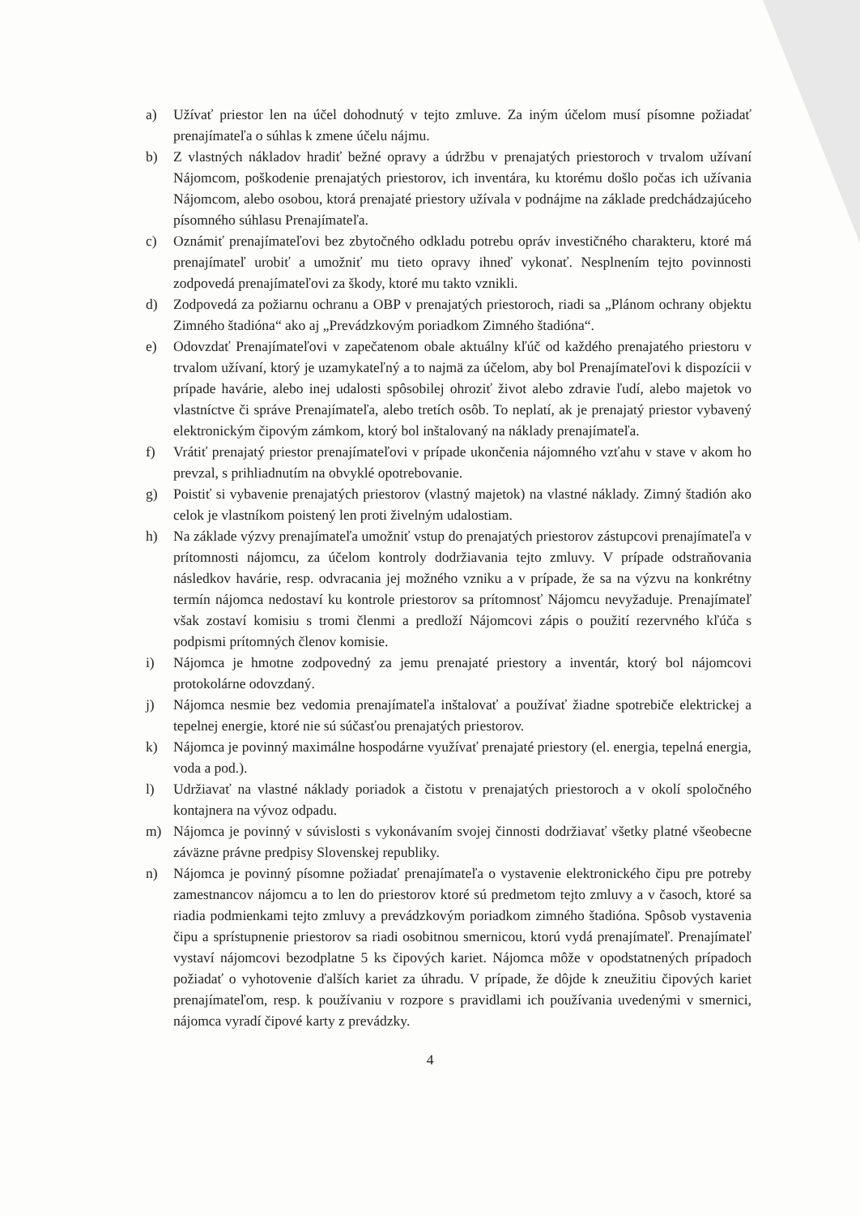a) Užívať priestor len na účel dohodnutý v tejto zmluve. Za iným účelom musí písomne požiadať prenajímateľa o súhlas k zmene účelu nájmu.
b) Z vlastných nákladov hradiť bežné opravy a údržbu v prenajatých priestoroch v trvalom užívaní Nájomcom, poškodenie prenajatých priestorov, ich inventára, ku ktorému došlo počas ich užívania Nájomcom, alebo osobou, ktorá prenajaté priestory užívala v podnájme na základe predchádzajúceho písomného súhlasu Prenajímateľa.
c) Oznámiť prenajímateľovi bez zbytočného odkladu potrebu opráv investičného charakteru, ktoré má prenajímateľ urobiť a umožniť mu tieto opravy ihneď vykonať. Nesplnením tejto povinnosti zodpovedá prenajímateľovi za škody, ktoré mu takto vznikli.
d) Zodpovedá za požiarnu ochranu a OBP v prenajatých priestoroch, riadi sa „Plánom ochrany objektu Zimného štadióna“ ako aj „Prevádzkovým poriadkom Zimného štadióna“.
e) Odovzdať Prenajímateľovi v zapečatenom obale aktuálny kľúč od každého prenajatého priestoru v trvalom užívaní, ktorý je uzamykateľný a to najmä za účelom, aby bol Prenajímateľovi k dispozícii v prípade havárie, alebo inej udalosti spôsobilej ohroziť život alebo zdravie ľudí, alebo majetok vo vlastníctve či správe Prenajímateľa, alebo tretích osôb. To neplatí, ak je prenajatý priestor vybavený elektronickým čipovým zámkom, ktorý bol inštalovaný na náklady prenajímateľa.
f) Vrátiť prenajatý priestor prenajímateľovi v prípade ukončenia nájomného vzťahu v stave v akom ho prevzal, s prihliadnutím na obvyklé opotrebovanie.
g) Poistiť si vybavenie prenajatých priestorov (vlastný majetok) na vlastné náklady. Zimný štadión ako celok je vlastníkom poistený len proti živelným udalostiam.
h) Na základe výzvy prenajímateľa umožniť vstup do prenajatých priestorov zástupcovi prenajímateľa v prítomnosti nájomcu, za účelom kontroly dodržiavania tejto zmluvy. V prípade odstraňovania následkov havárie, resp. odvracania jej možného vzniku a v prípade, že sa na výzvu na konkrétny termín nájomca nedostaví ku kontrole priestorov sa prítomnosť Nájomcu nevyžaduje. Prenajímateľ však zostaví komisiu s tromi členmi a predloží Nájomcovi zápis o použití rezervného kľúča s podpismi prítomných členov komisie.
i) Nájomca je hmotne zodpovedný za jemu prenajaté priestory a inventár, ktorý bol nájomcovi protokolárne odovzdaný.
j) Nájomca nesmie bez vedomia prenajímateľa inštalovať a používať žiadne spotrebiče elektrickej a tepelnej energie, ktoré nie sú súčasťou prenajatých priestorov.
k) Nájomca je povinný maximálne hospodárne využívať prenajaté priestory (el. energia, tepelná energia, voda a pod.).
l) Udržiavať na vlastné náklady poriadok a čistotu v prenajatých priestoroch a v okolí spoločného kontajnera na vývoz odpadu.
m) Nájomca je povinný v súvislosti s vykonávaním svojej činnosti dodržiavať všetky platné všeobecne záväzne právne predpisy Slovenskej republiky.
n) Nájomca je povinný písomne požiadať prenajímateľa o vystavenie elektronického čipu pre potreby zamestnancov nájomcu a to len do priestorov ktoré sú predmetom tejto zmluvy a v časoch, ktoré sa riadia podmienkami tejto zmluvy a prevádzkovým poriadkom zimného štadióna. Spôsob vystavenia čipu a sprístupnenie priestorov sa riadi osobitnou smernicou, ktorú vydá prenajímateľ. Prenajímateľ vystaví nájomcovi bezodplatne 5 ks čipových kariet. Nájomca môže v opodstatnených prípadoch požiadať o vyhotovenie ďalších kariet za úhradu. V prípade, že dôjde k zneužitiu čipových kariet prenajímateľom, resp. k používaniu v rozpore s pravidlami ich používania uvedenými v smernici, nájomca vyradí čipové karty z prevádzky.
4